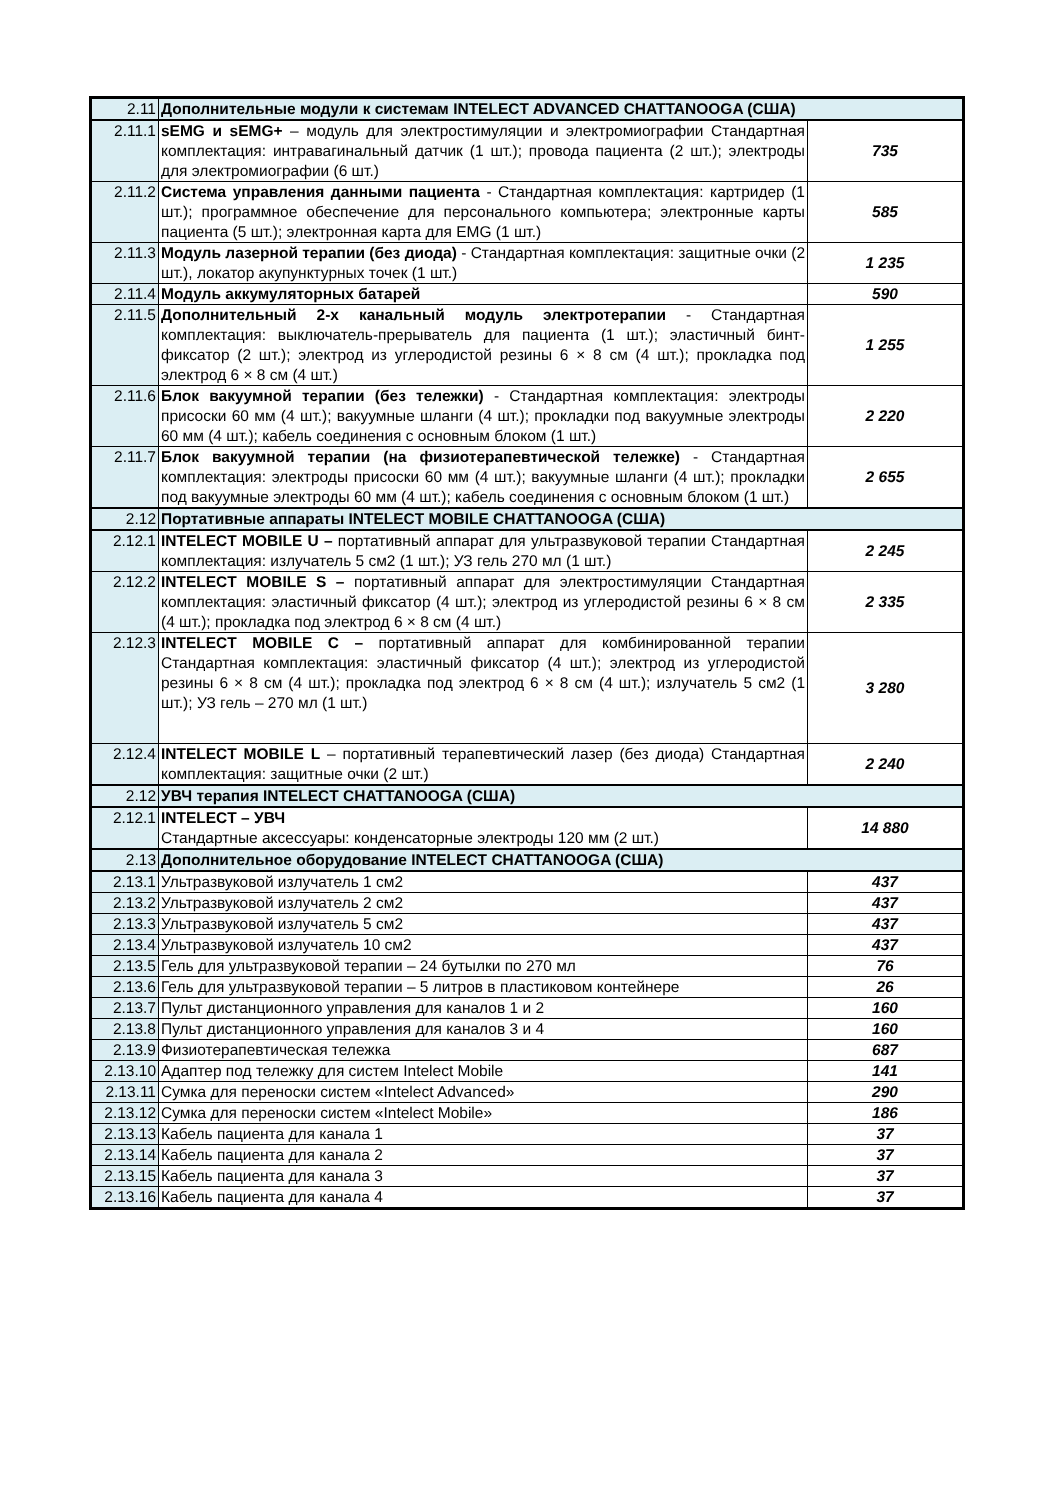| 2.11 | Дополнительные модули к системам INTELECT ADVANCED CHATTANOOGA (США) | |
| 2.11.1 | sEMG и sEMG+ – модуль для электростимуляции и электромиографии Стандартная комплектация: интравагинальный датчик (1 шт.); провода пациента (2 шт.); электроды для электромиографии (6 шт.) | 735 |
| 2.11.2 | Система управления данными пациента - Стандартная комплектация: картридер (1 шт.); программное обеспечение для персонального компьютера; электронные карты пациента (5 шт.); электронная карта для EMG (1 шт.) | 585 |
| 2.11.3 | Модуль лазерной терапии (без диода) - Стандартная комплектация: защитные очки (2 шт.), локатор акупунктурных точек (1 шт.) | 1 235 |
| 2.11.4 | Модуль аккумуляторных батарей | 590 |
| 2.11.5 | Дополнительный 2-х канальный модуль электротерапии - Стандартная комплектация: выключатель-прерыватель для пациента (1 шт.); эластичный бинт-фиксатор (2 шт.); электрод из углеродистой резины 6 × 8 см (4 шт.); прокладка под электрод 6 × 8 см (4 шт.) | 1 255 |
| 2.11.6 | Блок вакуумной терапии (без тележки) - Стандартная комплектация: электроды присоски 60 мм (4 шт.); вакуумные шланги (4 шт.); прокладки под вакуумные электроды 60 мм (4 шт.); кабель соединения с основным блоком (1 шт.) | 2 220 |
| 2.11.7 | Блок вакуумной терапии (на физиотерапевтической тележке) - Стандартная комплектация: электроды присоски 60 мм (4 шт.); вакуумные шланги (4 шт.); прокладки под вакуумные электроды 60 мм (4 шт.); кабель соединения с основным блоком (1 шт.) | 2 655 |
| 2.12 | Портативные аппараты INTELECT MOBILE CHATTANOOGA (США) | |
| 2.12.1 | INTELECT MOBILE U – портативный аппарат для ультразвуковой терапии Стандартная комплектация: излучатель 5 см2 (1 шт.); УЗ гель 270 мл (1 шт.) | 2 245 |
| 2.12.2 | INTELECT MOBILE S – портативный аппарат для электростимуляции Стандартная комплектация: эластичный фиксатор (4 шт.); электрод из углеродистой резины 6 × 8 см (4 шт.); прокладка под электрод 6 × 8 см (4 шт.) | 2 335 |
| 2.12.3 | INTELECT MOBILE C – портативный аппарат для комбинированной терапии Стандартная комплектация: эластичный фиксатор (4 шт.); электрод из углеродистой резины 6 × 8 см (4 шт.); прокладка под электрод 6 × 8 см (4 шт.); излучатель 5 см2 (1 шт.); УЗ гель – 270 мл (1 шт.) | 3 280 |
| 2.12.4 | INTELECT MOBILE L – портативный терапевтический лазер (без диода) Стандартная комплектация: защитные очки (2 шт.) | 2 240 |
| 2.12 | УВЧ терапия INTELECT CHATTANOOGA (США) | |
| 2.12.1 | INTELECT – УВЧ Стандартные аксессуары: конденсаторные электроды 120 мм (2 шт.) | 14 880 |
| 2.13 | Дополнительное оборудование INTELECT CHATTANOOGA (США) | |
| 2.13.1 | Ультразвуковой излучатель 1 см2 | 437 |
| 2.13.2 | Ультразвуковой излучатель 2 см2 | 437 |
| 2.13.3 | Ультразвуковой излучатель 5 см2 | 437 |
| 2.13.4 | Ультразвуковой излучатель 10 см2 | 437 |
| 2.13.5 | Гель для ультразвуковой терапии – 24 бутылки по 270 мл | 76 |
| 2.13.6 | Гель для ультразвуковой терапии – 5 литров в пластиковом контейнере | 26 |
| 2.13.7 | Пульт дистанционного управления для каналов 1 и 2 | 160 |
| 2.13.8 | Пульт дистанционного управления для каналов 3 и 4 | 160 |
| 2.13.9 | Физиотерапевтическая тележка | 687 |
| 2.13.10 | Адаптер под тележку для систем Intelect Mobile | 141 |
| 2.13.11 | Сумка для переноски систем «Intelect Advanced» | 290 |
| 2.13.12 | Сумка для переноски систем «Intelect Mobile» | 186 |
| 2.13.13 | Кабель пациента для канала 1 | 37 |
| 2.13.14 | Кабель пациента для канала 2 | 37 |
| 2.13.15 | Кабель пациента для канала 3 | 37 |
| 2.13.16 | Кабель пациента для канала 4 | 37 |